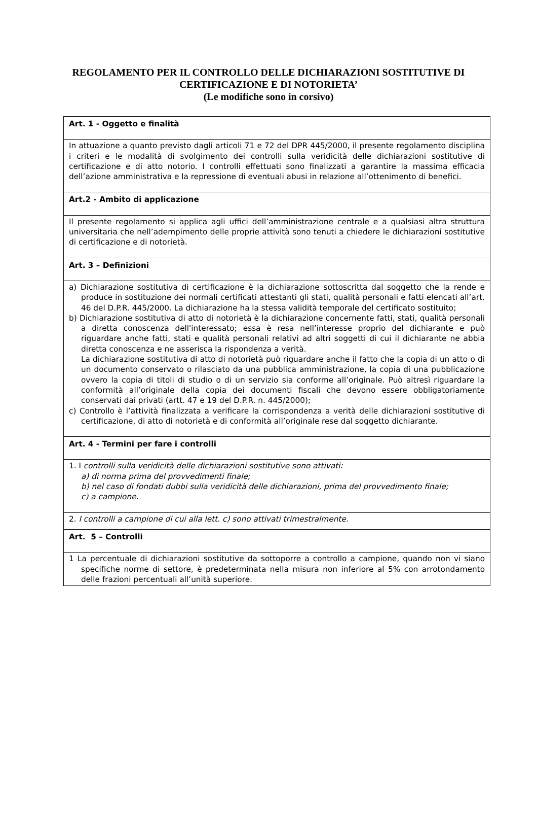REGOLAMENTO PER IL CONTROLLO DELLE DICHIARAZIONI SOSTITUTIVE DI
CERTIFICAZIONE E DI NOTORIETA’
(Le modifiche sono in corsivo)
| Art. 1 - Oggetto e finalità |
| --- |
| In attuazione a quanto previsto dagli articoli 71 e 72 del DPR 445/2000, il presente regolamento disciplina i criteri e le modalità di svolgimento dei controlli sulla veridicità delle dichiarazioni sostitutive di certificazione e di atto notorio. I controlli effettuati sono finalizzati a garantire la massima efficacia dell’azione amministrativa e la repressione di eventuali abusi in relazione all’ottenimento di benefici. |
| Art.2 - Ambito di applicazione |
| Il presente regolamento si applica agli uffici dell’amministrazione centrale e a qualsiasi altra struttura universitaria che nell’adempimento delle proprie attività sono tenuti a chiedere le dichiarazioni sostitutive di certificazione e di notorietà. |
| Art. 3 – Definizioni |
| a) Dichiarazione sostitutiva di certificazione è la dichiarazione sottoscritta dal soggetto che la rende e produce in sostituzione dei normali certificati attestanti gli stati, qualità personali e fatti elencati all’art. 46 del D.P.R. 445/2000. La dichiarazione ha la stessa validità temporale del certificato sostituito; b) Dichiarazione sostitutiva di atto di notorietà è la dichiarazione concernente fatti, stati, qualità personali a diretta conoscenza dell'interessato; essa è resa nell’interesse proprio del dichiarante e può riguardare anche fatti, stati e qualità personali relativi ad altri soggetti di cui il dichiarante ne abbia diretta conoscenza e ne asserisca la rispondenza a verità. La dichiarazione sostitutiva di atto di notorietà può riguardare anche il fatto che la copia di un atto o di un documento conservato o rilasciato da una pubblica amministrazione, la copia di una pubblicazione ovvero la copia di titoli di studio o di un servizio sia conforme all’originale. Può altresì riguardare la conformità all’originale della copia dei documenti fiscali che devono essere obbligatoriamente conservati dai privati (artt. 47 e 19 del D.P.R. n. 445/2000); c) Controllo è l’attività finalizzata a verificare la corrispondenza a verità delle dichiarazioni sostitutive di certificazione, di atto di notorietà e di conformità all’originale rese dal soggetto dichiarante. |
| Art. 4 - Termini per fare i controlli |
| 1. I controlli sulla veridicità delle dichiarazioni sostitutive sono attivati: a) di norma prima del provvedimenti finale; b) nel caso di fondati dubbi sulla veridicità delle dichiarazioni, prima del provvedimento finale; c) a campione. |
| 2. I controlli a campione di cui alla lett. c) sono attivati trimestralmente. |
| Art. 5 – Controlli |
| 1 La percentuale di dichiarazioni sostitutive da sottoporre a controllo a campione, quando non vi siano specifiche norme di settore, è predeterminata nella misura non inferiore al 5% con arrotondamento delle frazioni percentuali all’unità superiore. |